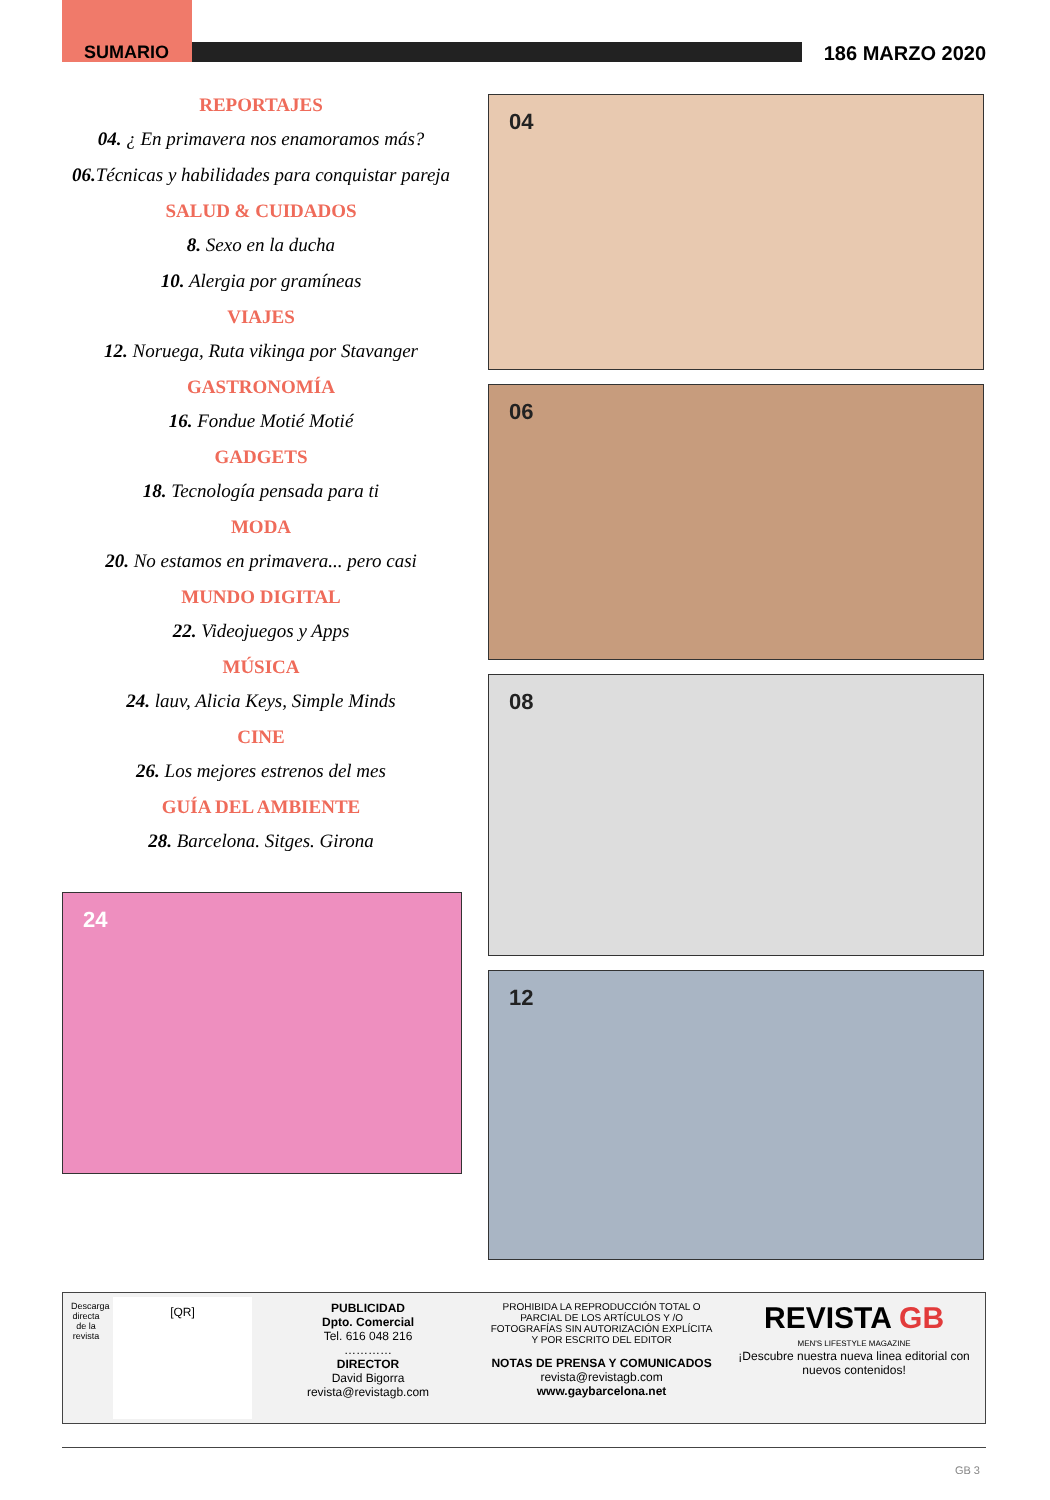SUMARIO 186 MARZO 2020
REPORTAJES
04. ¿ En primavera nos enamoramos más?
06. Técnicas y habilidades para conquistar pareja
SALUD & CUIDADOS
8. Sexo en la ducha
10. Alergia por gramíneas
VIAJES
12. Noruega, Ruta vikinga por Stavanger
GASTRONOMÍA
16. Fondue Motié Motié
GADGETS
18. Tecnología pensada para ti
MODA
20. No estamos en primavera... pero casi
MUNDO DIGITAL
22. Videojuegos y Apps
MÚSICA
24. lauv, Alicia Keys, Simple Minds
CINE
26. Los mejores estrenos del mes
GUÍA DEL AMBIENTE
28. Barcelona. Sitges. Girona
24
04
06
08
12
Descarga directa de la revista
[QR]
PUBLICIDAD
Dpto. Comercial
Tel. 616 048 216
…………
DIRECTOR
David Bigorra
revista@revistagb.com
PROHIBIDA LA REPRODUCCIÓN TOTAL O PARCIAL DE LOS ARTÍCULOS Y /O FOTOGRAFÍAS SIN AUTORIZACIÓN EXPLÍCITA Y POR ESCRITO DEL EDITOR
NOTAS DE PRENSA Y COMUNICADOS
revista@revistagb.com
www.gaybarcelona.net
REVISTA GB
MEN'S LIFESTYLE MAGAZINE
¡Descubre nuestra nueva linea editorial con nuevos contenidos!
GB 3